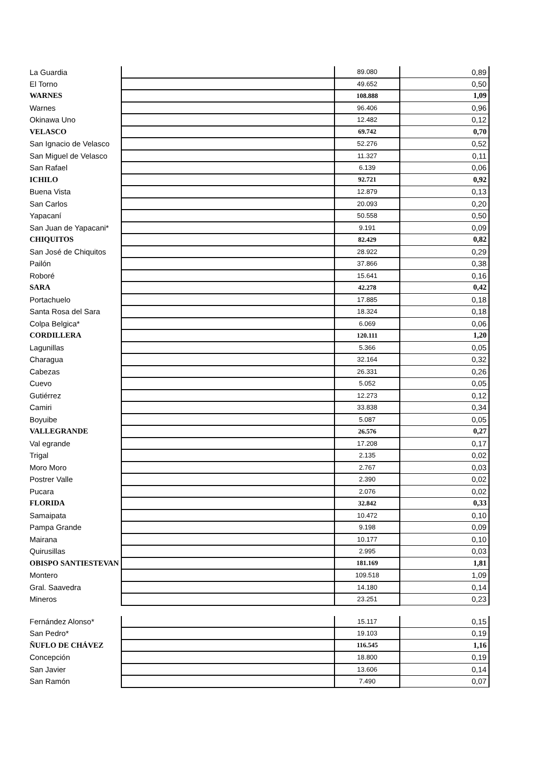| La Guardia | | 89.080 | 0,89 |
| El Torno | | 49.652 | 0,50 |
| WARNES | | 108.888 | 1,09 |
| Warnes | | 96.406 | 0,96 |
| Okinawa Uno | | 12.482 | 0,12 |
| VELASCO | | 69.742 | 0,70 |
| San Ignacio de Velasco | | 52.276 | 0,52 |
| San Miguel de Velasco | | 11.327 | 0,11 |
| San Rafael | | 6.139 | 0,06 |
| ICHILO | | 92.721 | 0,92 |
| Buena Vista | | 12.879 | 0,13 |
| San Carlos | | 20.093 | 0,20 |
| Yapacaní | | 50.558 | 0,50 |
| San Juan de Yapacani* | | 9.191 | 0,09 |
| CHIQUITOS | | 82.429 | 0,82 |
| San José de Chiquitos | | 28.922 | 0,29 |
| Pailón | | 37.866 | 0,38 |
| Roboré | | 15.641 | 0,16 |
| SARA | | 42.278 | 0,42 |
| Portachuelo | | 17.885 | 0,18 |
| Santa Rosa del Sara | | 18.324 | 0,18 |
| Colpa Belgica* | | 6.069 | 0,06 |
| CORDILLERA | | 120.111 | 1,20 |
| Lagunillas | | 5.366 | 0,05 |
| Charagua | | 32.164 | 0,32 |
| Cabezas | | 26.331 | 0,26 |
| Cuevo | | 5.052 | 0,05 |
| Gutiérrez | | 12.273 | 0,12 |
| Camiri | | 33.838 | 0,34 |
| Boyuibe | | 5.087 | 0,05 |
| VALLEGRANDE | | 26.576 | 0,27 |
| Val egrande | | 17.208 | 0,17 |
| Trigal | | 2.135 | 0,02 |
| Moro Moro | | 2.767 | 0,03 |
| Postrer Valle | | 2.390 | 0,02 |
| Pucara | | 2.076 | 0,02 |
| FLORIDA | | 32.842 | 0,33 |
| Samaipata | | 10.472 | 0,10 |
| Pampa Grande | | 9.198 | 0,09 |
| Mairana | | 10.177 | 0,10 |
| Quirusillas | | 2.995 | 0,03 |
| OBISPO SANTIESTEVAN | | 181.169 | 1,81 |
| Montero | | 109.518 | 1,09 |
| Gral. Saavedra | | 14.180 | 0,14 |
| Mineros | | 23.251 | 0,23 |
| Fernández Alonso* | | 15.117 | 0,15 |
| San Pedro* | | 19.103 | 0,19 |
| ÑUFLO DE CHÁVEZ | | 116.545 | 1,16 |
| Concepción | | 18.800 | 0,19 |
| San Javier | | 13.606 | 0,14 |
| San Ramón | | 7.490 | 0,07 |